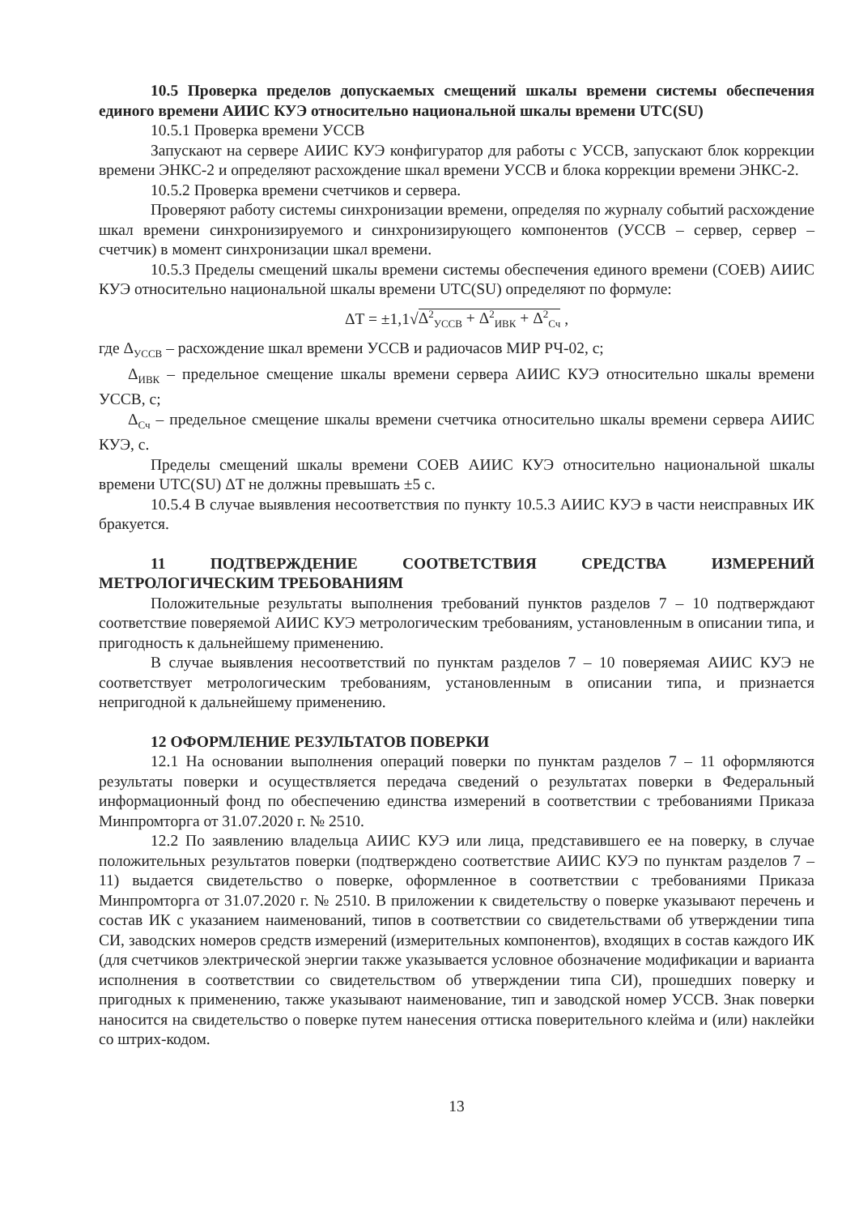10.5 Проверка пределов допускаемых смещений шкалы времени системы обеспечения единого времени АИИС КУЭ относительно национальной шкалы времени UTC(SU)
10.5.1 Проверка времени УССВ
Запускают на сервере АИИС КУЭ конфигуратор для работы с УССВ, запускают блок коррекции времени ЭНКС-2 и определяют расхождение шкал времени УССВ и блока коррекции времени ЭНКС-2.
10.5.2 Проверка времени счетчиков и сервера.
Проверяют работу системы синхронизации времени, определяя по журналу событий расхождение шкал времени синхронизируемого и синхронизирующего компонентов (УССВ – сервер, сервер – счетчик) в момент синхронизации шкал времени.
10.5.3 Пределы смещений шкалы времени системы обеспечения единого времени (СОЕВ) АИИС КУЭ относительно национальной шкалы времени UTC(SU) определяют по формуле:
ΔT = ±1,1√Δ<sup>2</sup><sub>УССВ</sub> + Δ<sup>2</sup><sub>ИВК</sub> + Δ<sup>2</sup><sub>Сч</sub> ,
где Δ<sub>УССВ</sub> – расхождение шкал времени УССВ и радиочасов МИР РЧ-02, с;
Δ<sub>ИВК</sub> – предельное смещение шкалы времени сервера АИИС КУЭ относительно шкалы времени УССВ, с;
Δ<sub>Сч</sub> – предельное смещение шкалы времени счетчика относительно шкалы времени сервера АИИС КУЭ, с.
Пределы смещений шкалы времени СОЕВ АИИС КУЭ относительно национальной шкалы времени UTC(SU) ΔT не должны превышать ±5 с.
10.5.4 В случае выявления несоответствия по пункту 10.5.3 АИИС КУЭ в части неисправных ИК бракуется.
11 ПОДТВЕРЖДЕНИЕ СООТВЕТСТВИЯ СРЕДСТВА ИЗМЕРЕНИЙ МЕТРОЛОГИЧЕСКИМ ТРЕБОВАНИЯМ
Положительные результаты выполнения требований пунктов разделов 7 – 10 подтверждают соответствие поверяемой АИИС КУЭ метрологическим требованиям, установленным в описании типа, и пригодность к дальнейшему применению.
В случае выявления несоответствий по пунктам разделов 7 – 10 поверяемая АИИС КУЭ не соответствует метрологическим требованиям, установленным в описании типа, и признается непригодной к дальнейшему применению.
12 ОФОРМЛЕНИЕ РЕЗУЛЬТАТОВ ПОВЕРКИ
12.1 На основании выполнения операций поверки по пунктам разделов 7 – 11 оформляются результаты поверки и осуществляется передача сведений о результатах поверки в Федеральный информационный фонд по обеспечению единства измерений в соответствии с требованиями Приказа Минпромторга от 31.07.2020 г. № 2510.
12.2 По заявлению владельца АИИС КУЭ или лица, представившего ее на поверку, в случае положительных результатов поверки (подтверждено соответствие АИИС КУЭ по пунктам разделов 7 – 11) выдается свидетельство о поверке, оформленное в соответствии с требованиями Приказа Минпромторга от 31.07.2020 г. № 2510. В приложении к свидетельству о поверке указывают перечень и состав ИК с указанием наименований, типов в соответствии со свидетельствами об утверждении типа СИ, заводских номеров средств измерений (измерительных компонентов), входящих в состав каждого ИК (для счетчиков электрической энергии также указывается условное обозначение модификации и варианта исполнения в соответствии со свидетельством об утверждении типа СИ), прошедших поверку и пригодных к применению, также указывают наименование, тип и заводской номер УССВ. Знак поверки наносится на свидетельство о поверке путем нанесения оттиска поверительного клейма и (или) наклейки со штрих-кодом.
13